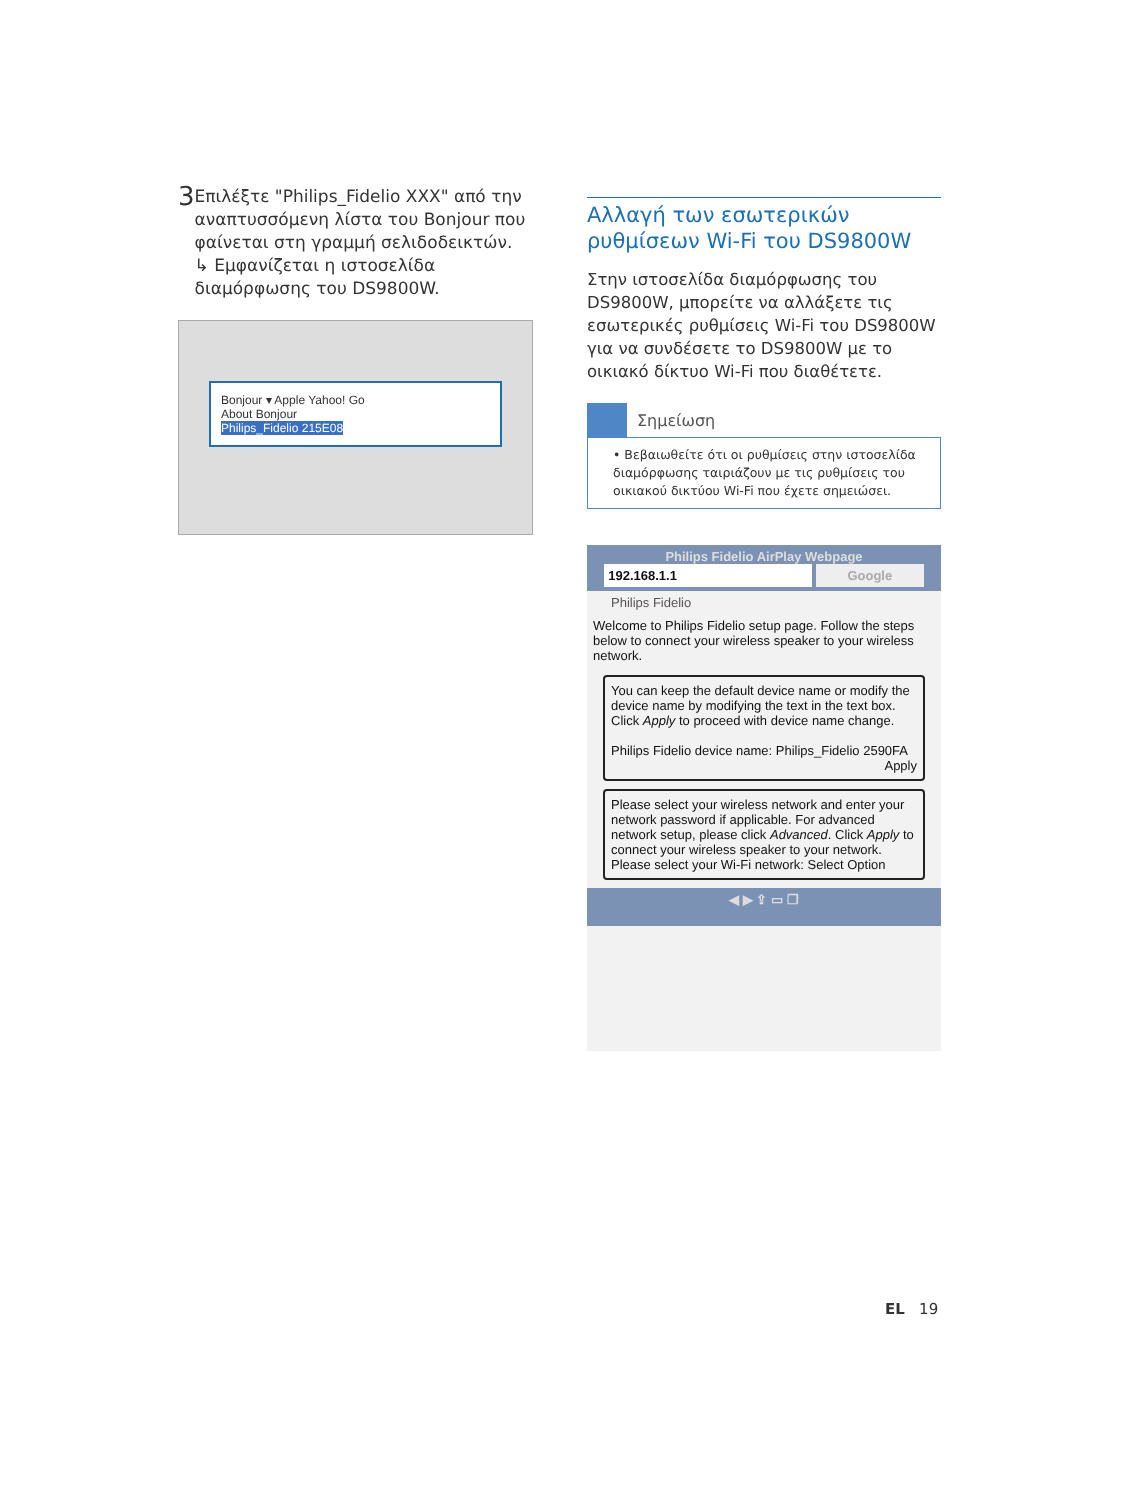3
Επιλέξτε "Philips_Fidelio XXX" από την αναπτυσσόμενη λίστα του Bonjour που φαίνεται στη γραμμή σελιδοδεικτών.
↳ Εμφανίζεται η ιστοσελίδα διαμόρφωσης του DS9800W.
Bonjour ▾ Apple Yahoo! Go
About Bonjour
Philips_Fidelio 215E08
Αλλαγή των εσωτερικών ρυθμίσεων Wi-Fi του DS9800W
Στην ιστοσελίδα διαμόρφωσης του DS9800W, μπορείτε να αλλάξετε τις εσωτερικές ρυθμίσεις Wi-Fi του DS9800W για να συνδέσετε το DS9800W με το οικιακό δίκτυο Wi-Fi που διαθέτετε.
Σημείωση
• Βεβαιωθείτε ότι οι ρυθμίσεις στην ιστοσελίδα διαμόρφωσης ταιριάζουν με τις ρυθμίσεις του οικιακού δικτύου Wi-Fi που έχετε σημειώσει.
Philips Fidelio AirPlay Webpage
192.168.1.1 Google
Philips Fidelio
Welcome to Philips Fidelio setup page. Follow the steps below to connect your wireless speaker to your wireless network.
You can keep the default device name or modify the device name by modifying the text in the text box. Click Apply to proceed with device name change.
Philips Fidelio device name: Philips_Fidelio 2590FA
Apply
Please select your wireless network and enter your network password if applicable. For advanced network setup, please click Advanced. Click Apply to connect your wireless speaker to your network.
Please select your Wi-Fi network: Select Option
◀ ▶ ⇪ ▭ ❐
EL 19